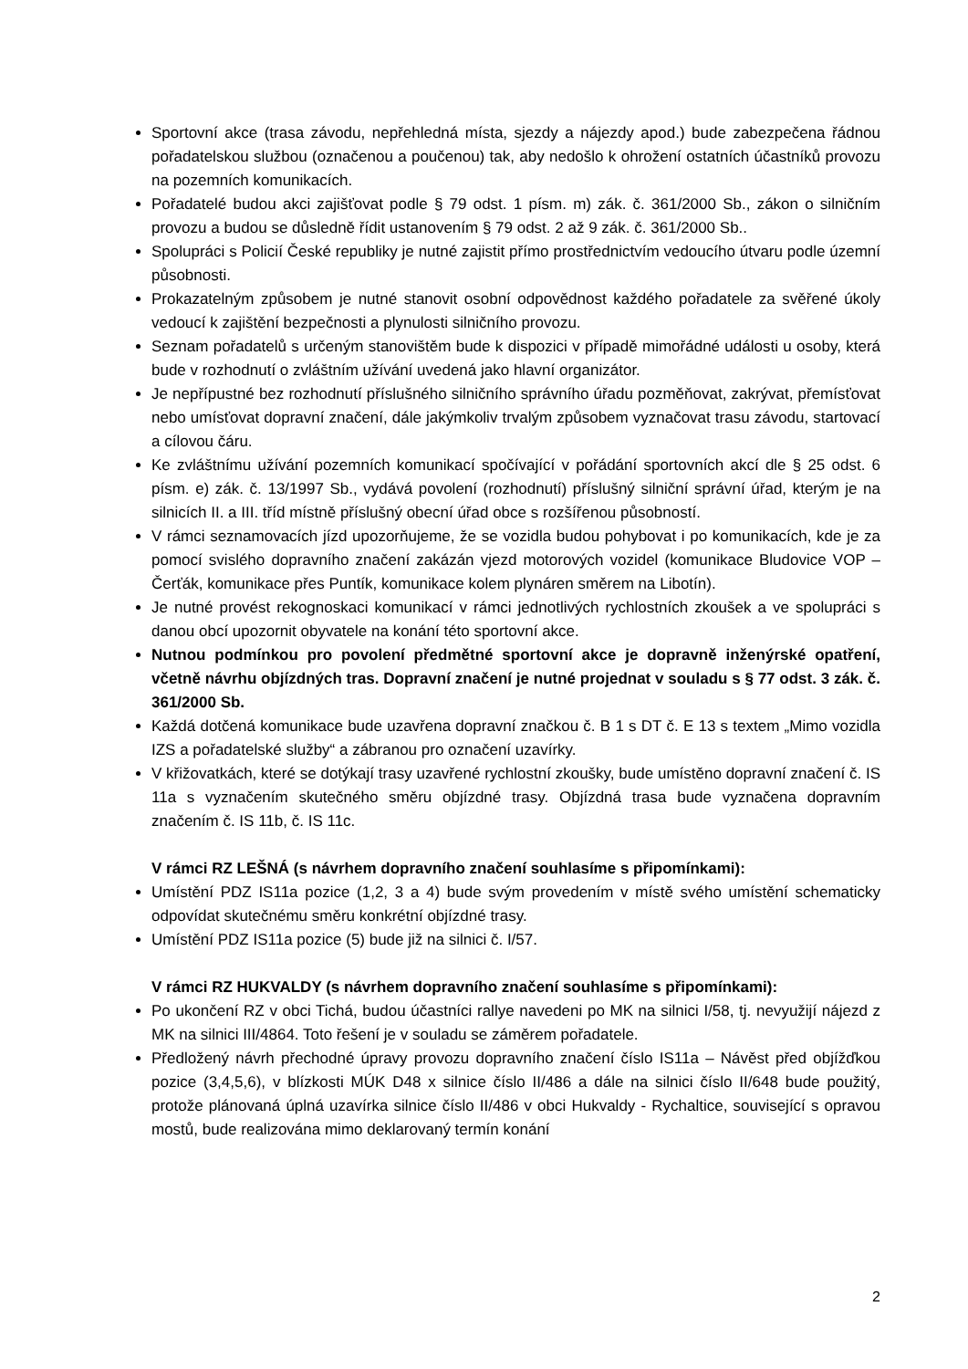Sportovní akce (trasa závodu, nepřehledná místa, sjezdy a nájezdy apod.) bude zabezpečena řádnou pořadatelskou službou (označenou a poučenou) tak, aby nedošlo k ohrožení ostatních účastníků provozu na pozemních komunikacích.
Pořadatelé budou akci zajišťovat podle § 79 odst. 1 písm. m) zák. č. 361/2000 Sb., zákon o silničním provozu a budou se důsledně řídit ustanovením § 79 odst. 2 až 9 zák. č. 361/2000 Sb..
Spolupráci s Policií České republiky je nutné zajistit přímo prostřednictvím vedoucího útvaru podle územní působnosti.
Prokazatelným způsobem je nutné stanovit osobní odpovědnost každého pořadatele za svěřené úkoly vedoucí k zajištění bezpečnosti a plynulosti silničního provozu.
Seznam pořadatelů s určeným stanovištěm bude k dispozici v případě mimořádné události u osoby, která bude v rozhodnutí o zvláštním užívání uvedená jako hlavní organizátor.
Je nepřípustné bez rozhodnutí příslušného silničního správního úřadu pozměňovat, zakrývat, přemísťovat nebo umísťovat dopravní značení, dále jakýmkoliv trvalým způsobem vyznačovat trasu závodu, startovací a cílovou čáru.
Ke zvláštnímu užívání pozemních komunikací spočívající v pořádání sportovních akcí dle § 25 odst. 6 písm. e) zák. č. 13/1997 Sb., vydává povolení (rozhodnutí) příslušný silniční správní úřad, kterým je na silnicích II. a III. tříd místně příslušný obecní úřad obce s rozšířenou působností.
V rámci seznamovacích jízd upozorňujeme, že se vozidla budou pohybovat i po komunikacích, kde je za pomocí svislého dopravního značení zakázán vjezd motorových vozidel (komunikace Bludovice VOP – Čerťák, komunikace přes Puntík, komunikace kolem plynáren směrem na Libotín).
Je nutné provést rekognoskaci komunikací v rámci jednotlivých rychlostních zkoušek a ve spolupráci s danou obcí upozornit obyvatele na konání této sportovní akce.
Nutnou podmínkou pro povolení předmětné sportovní akce je dopravně inženýrské opatření, včetně návrhu objízdných tras. Dopravní značení je nutné projednat v souladu s § 77 odst. 3 zák. č. 361/2000 Sb.
Každá dotčená komunikace bude uzavřena dopravní značkou č. B 1 s DT č. E 13 s textem „Mimo vozidla IZS a pořadatelské služby“ a zábranou pro označení uzavírky.
V křižovatkách, které se dotýkají trasy uzavřené rychlostní zkoušky, bude umístěno dopravní značení č. IS 11a s vyznačením skutečného směru objízdné trasy. Objízdná trasa bude vyznačena dopravním značením č. IS 11b, č. IS 11c.
V rámci RZ LEŠNÁ (s návrhem dopravního značení souhlasíme s připomínkami):
Umístění PDZ IS11a pozice (1,2, 3 a 4) bude svým provedením v místě svého umístění schematicky odpovídat skutečnému směru konkrétní objízdné trasy.
Umístění PDZ IS11a pozice (5) bude již na silnici č. I/57.
V rámci RZ HUKVALDY (s návrhem dopravního značení souhlasíme s připomínkami):
Po ukončení RZ v obci Tichá, budou účastníci rallye navedeni po MK na silnici I/58, tj. nevyužijí nájezd z MK na silnici III/4864. Toto řešení je v souladu se záměrem pořadatele.
Předložený návrh přechodné úpravy provozu dopravního značení číslo IS11a – Návěst před objížďkou pozice (3,4,5,6), v blízkosti MÚK D48 x silnice číslo II/486 a dále na silnici číslo II/648 bude použitý, protože plánovaná úplná uzavírka silnice číslo II/486 v obci Hukvaldy - Rychaltice, související s opravou mostů, bude realizována mimo deklarovaný termín konání
2